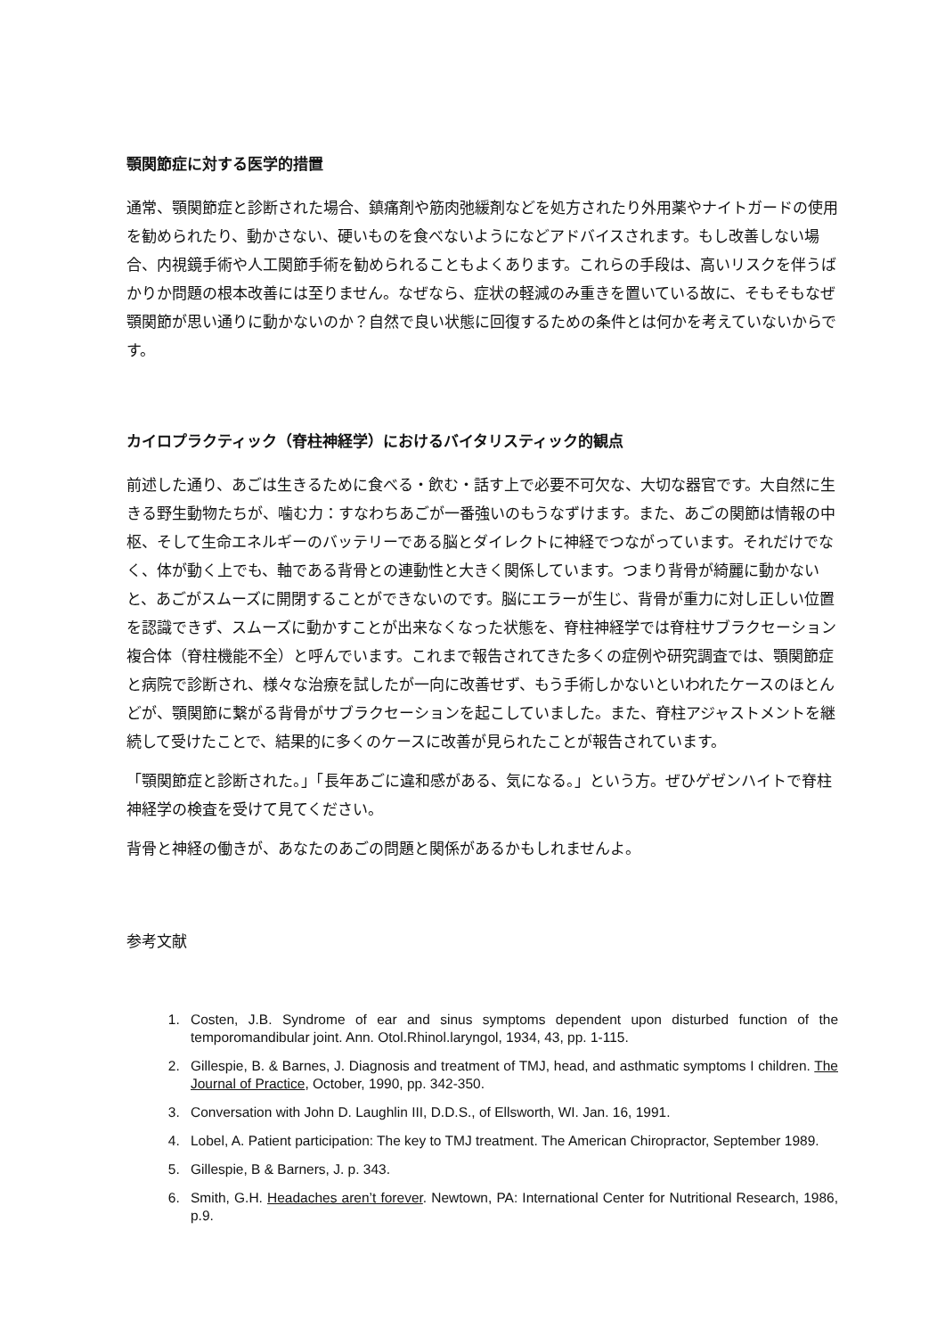顎関節症に対する医学的措置
通常、顎関節症と診断された場合、鎮痛剤や筋肉弛緩剤などを処方されたり外用薬やナイトガードの使用を勧められたり、動かさない、硬いものを食べないようになどアドバイスされます。もし改善しない場合、内視鏡手術や人工関節手術を勧められることもよくあります。これらの手段は、高いリスクを伴うばかりか問題の根本改善には至りません。なぜなら、症状の軽減のみ重きを置いている故に、そもそもなぜ顎関節が思い通りに動かないのか？自然で良い状態に回復するための条件とは何かを考えていないからです。
カイロプラクティック（脊柱神経学）におけるバイタリスティック的観点
前述した通り、あごは生きるために食べる・飲む・話す上で必要不可欠な、大切な器官です。大自然に生きる野生動物たちが、噛む力：すなわちあごが一番強いのもうなずけます。また、あごの関節は情報の中枢、そして生命エネルギーのバッテリーである脳とダイレクトに神経でつながっています。それだけでなく、体が動く上でも、軸である背骨との連動性と大きく関係しています。つまり背骨が綺麗に動かないと、あごがスムーズに開閉することができないのです。脳にエラーが生じ、背骨が重力に対し正しい位置を認識できず、スムーズに動かすことが出来なくなった状態を、脊柱神経学では脊柱サブラクセーション複合体（脊柱機能不全）と呼んでいます。これまで報告されてきた多くの症例や研究調査では、顎関節症と病院で診断され、様々な治療を試したが一向に改善せず、もう手術しかないといわれたケースのほとんどが、顎関節に繋がる背骨がサブラクセーションを起こしていました。また、脊柱アジャストメントを継続して受けたことで、結果的に多くのケースに改善が見られたことが報告されています。
「顎関節症と診断された。」「長年あごに違和感がある、気になる。」という方。ぜひゲゼンハイトで脊柱神経学の検査を受けて見てください。
背骨と神経の働きが、あなたのあごの問題と関係があるかもしれませんよ。
参考文献
1. Costen, J.B. Syndrome of ear and sinus symptoms dependent upon disturbed function of the temporomandibular joint. Ann. Otol.Rhinol.laryngol, 1934, 43, pp. 1-115.
2. Gillespie, B. & Barnes, J. Diagnosis and treatment of TMJ, head, and asthmatic symptoms I children. The Journal of Practice, October, 1990, pp. 342-350.
3. Conversation with John D. Laughlin III, D.D.S., of Ellsworth, WI. Jan. 16, 1991.
4. Lobel, A. Patient participation: The key to TMJ treatment. The American Chiropractor, September 1989.
5. Gillespie, B & Barners, J. p. 343.
6. Smith, G.H. Headaches aren’t forever. Newtown, PA: International Center for Nutritional Research, 1986, p.9.